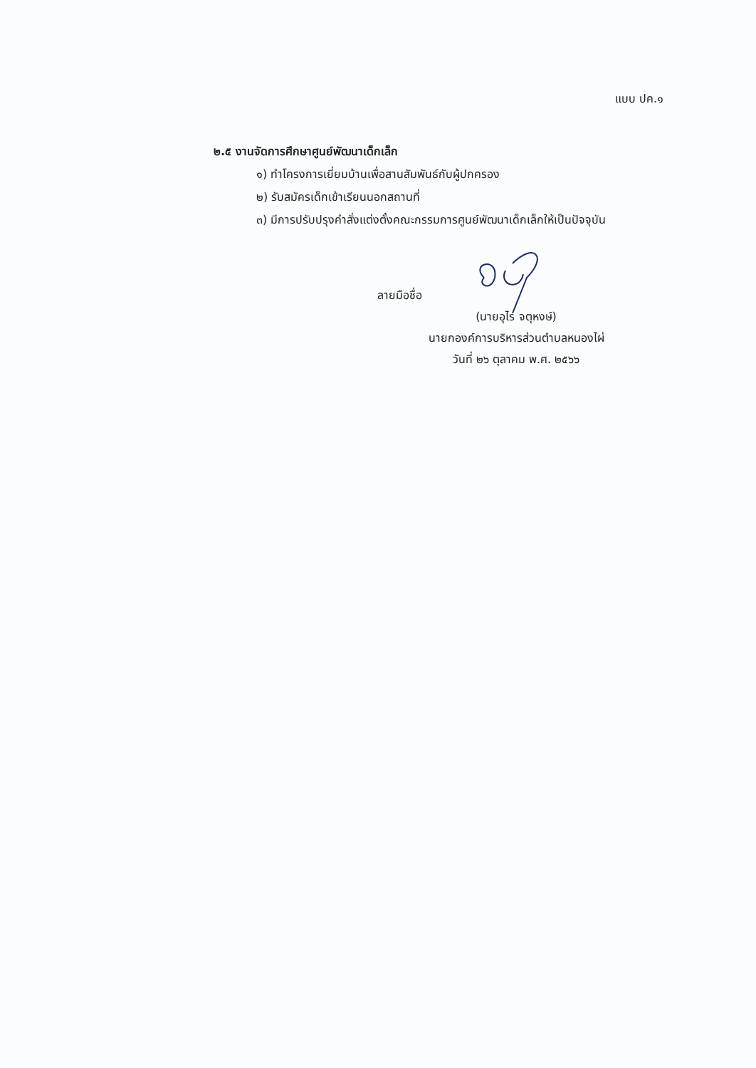แบบ ปค.๑
๒.๕ งานจัดการศึกษาศูนย์พัฒนาเด็กเล็ก
๑) ทำโครงการเยี่ยมบ้านเพื่อสานสัมพันธ์กับผู้ปกครอง
๒) รับสมัครเด็กเข้าเรียนนอกสถานที่
๓) มีการปรับปรุงคำสั่งแต่งตั้งคณะกรรมการศูนย์พัฒนาเด็กเล็กให้เป็นปัจจุบัน
ลายมือชื่อ
(นายอุไร จตุหงษ์)
นายกองค์การบริหารส่วนตำบลหนองไผ่
วันที่ ๒๖ ตุลาคม พ.ศ. ๒๕๖๖